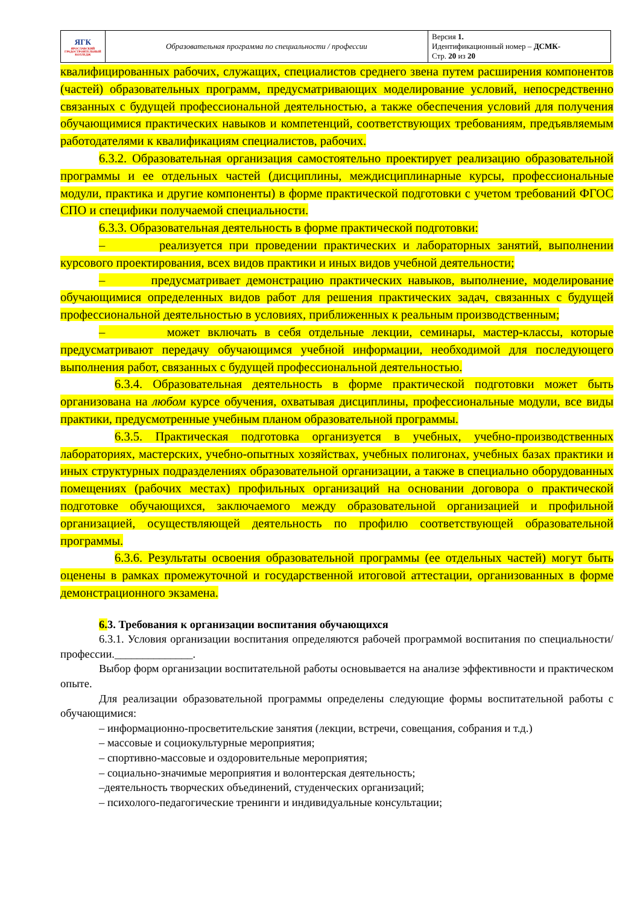| ЯГК ЯРОСЛАВСКИЙ ГРАДОСТРОИТЕЛЬНЫЙ КОЛЛЕДЖ | Образовательная программа по специальности / профессии | Версия 1. Идентификационный номер – ДСМК- Стр. 20 из 20 |
квалифицированных рабочих, служащих, специалистов среднего звена путем расширения компонентов (частей) образовательных программ, предусматривающих моделирование условий, непосредственно связанных с будущей профессиональной деятельностью, а также обеспечения условий для получения обучающимися практических навыков и компетенций, соответствующих требованиям, предъявляемым работодателями к квалификациям специалистов, рабочих.
6.3.2. Образовательная организация самостоятельно проектирует реализацию образовательной программы и ее отдельных частей (дисциплины, междисциплинарные курсы, профессиональные модули, практика и другие компоненты) в форме практической подготовки с учетом требований ФГОС СПО и специфики получаемой специальности.
6.3.3. Образовательная деятельность в форме практической подготовки:
– реализуется при проведении практических и лабораторных занятий, выполнении курсового проектирования, всех видов практики и иных видов учебной деятельности;
– предусматривает демонстрацию практических навыков, выполнение, моделирование обучающимися определенных видов работ для решения практических задач, связанных с будущей профессиональной деятельностью в условиях, приближенных к реальным производственным;
– может включать в себя отдельные лекции, семинары, мастер-классы, которые предусматривают передачу обучающимся учебной информации, необходимой для последующего выполнения работ, связанных с будущей профессиональной деятельностью.
6.3.4. Образовательная деятельность в форме практической подготовки может быть организована на любом курсе обучения, охватывая дисциплины, профессиональные модули, все виды практики, предусмотренные учебным планом образовательной программы.
6.3.5. Практическая подготовка организуется в учебных, учебно-производственных лабораториях, мастерских, учебно-опытных хозяйствах, учебных полигонах, учебных базах практики и иных структурных подразделениях образовательной организации, а также в специально оборудованных помещениях (рабочих местах) профильных организаций на основании договора о практической подготовке обучающихся, заключаемого между образовательной организацией и профильной организацией, осуществляющей деятельность по профилю соответствующей образовательной программы.
6.3.6. Результаты освоения образовательной программы (ее отдельных частей) могут быть оценены в рамках промежуточной и государственной итоговой аттестации, организованных в форме демонстрационного экзамена.
6. 3. Требования к организации воспитания обучающихся
6.3.1. Условия организации воспитания определяются рабочей программой воспитания по специальности/профессии.______________.
Выбор форм организации воспитательной работы основывается на анализе эффективности и практическом опыте.
Для реализации образовательной программы определены следующие формы воспитательной работы с обучающимися:
– информационно-просветительские занятия (лекции, встречи, совещания, собрания и т.д.)
– массовые и социокультурные мероприятия;
– спортивно-массовые и оздоровительные мероприятия;
– социально-значимые мероприятия и волонтерская деятельность;
–деятельность творческих объединений, студенческих организаций;
– психолого-педагогические тренинги и индивидуальные консультации;